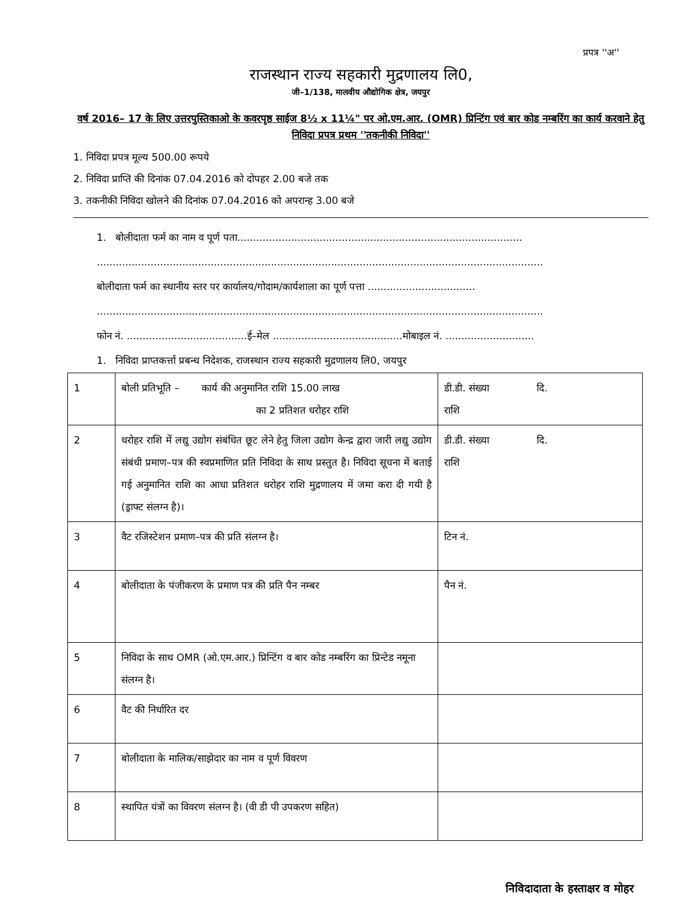प्रपत्र ''अ''
राजस्थान राज्य सहकारी मुद्रणालय लि0,
जी–1/138, मालवीय औद्योगिक क्षेत्र, जयपुर
वर्ष 2016– 17 के लिए उत्तरपुस्तिकाओ के कवरपृष्ठ साईज 8½ x 11¼" पर ओ.एम.आर. (OMR) प्रिन्टिंग एवं बार कोड नम्बरिंग का कार्य करवाने हेतु निविदा प्रपत्र प्रथम ''तकनीकी निविदा''
1. निविदा प्रपत्र मूल्य 500.00 रूपये
2. निविदा प्राप्ति की दिनांक 07.04.2016 को दोपहर 2.00 बजे तक
3. तकनीकी निविदा खोलने की दिनांक 07.04.2016 को अपरान्ह 3.00 बजे
1. बोलीदाता फर्म का नाम व पूर्ण पता..........................................................................................
.............................................................................................................................................
बोलीदाता फर्म का स्थानीय स्तर पर कार्यालय/गोदाम/कार्यशाला का पूर्ण पत्ता ..................................
.............................................................................................................................................
फोन नं. ......................................ई–मेल .........................................मोबाइल नं. ............................
1. निविदा प्राप्तकर्त्ता प्रबन्ध निदेशक, राजस्थान राज्य सहकारी मुद्रणालय लि0, जयपुर
| 1 | बोली प्रतिभूति – कार्य की अनुमानित राशि 15.00 लाख का 2 प्रतिशत धरोहर राशि | डी.डी. संख्या दि. राशि |
| 2 | धरोहर राशि में लद्यु उद्योग संबंधित छूट लेने हेतु जिला उद्योग केन्द्र द्वारा जारी लद्यु उद्योग संबंधी प्रमाण–पत्र की स्वप्रमाणित प्रति निविदा के साथ प्रस्तुत है। निविदा सूचना में बताई गई अनुमानित राशि का आधा प्रतिशत धरोहर राशि मुद्रणालय में जमा करा दी गयी है (ड्राफ्ट संलग्न है)। | डी.डी. संख्या दि. राशि |
| 3 | वैट रजिस्टेशन प्रमाण–पत्र की प्रति संलग्न है। | टिन नं. |
| 4 | बोलीदाता के पंजीकरण के प्रमाण पत्र की प्रति पैन नम्बर | पैन नं. |
| 5 | निविदा के साथ OMR (ओ.एम.आर.) प्रिन्टिंग व बार कोड नम्बरिंग का प्रिन्टेड नमूना संलग्न है। | |
| 6 | वैट की निर्धारित दर | |
| 7 | बोलीदाता के मालिक/साझेदार का नाम व पूर्ण विवरण | |
| 8 | स्थापित यंत्रों का विवरण संलग्न है। (वी डी पी उपकरण सहित) | |
निविदादाता के हस्ताक्षर व मोहर